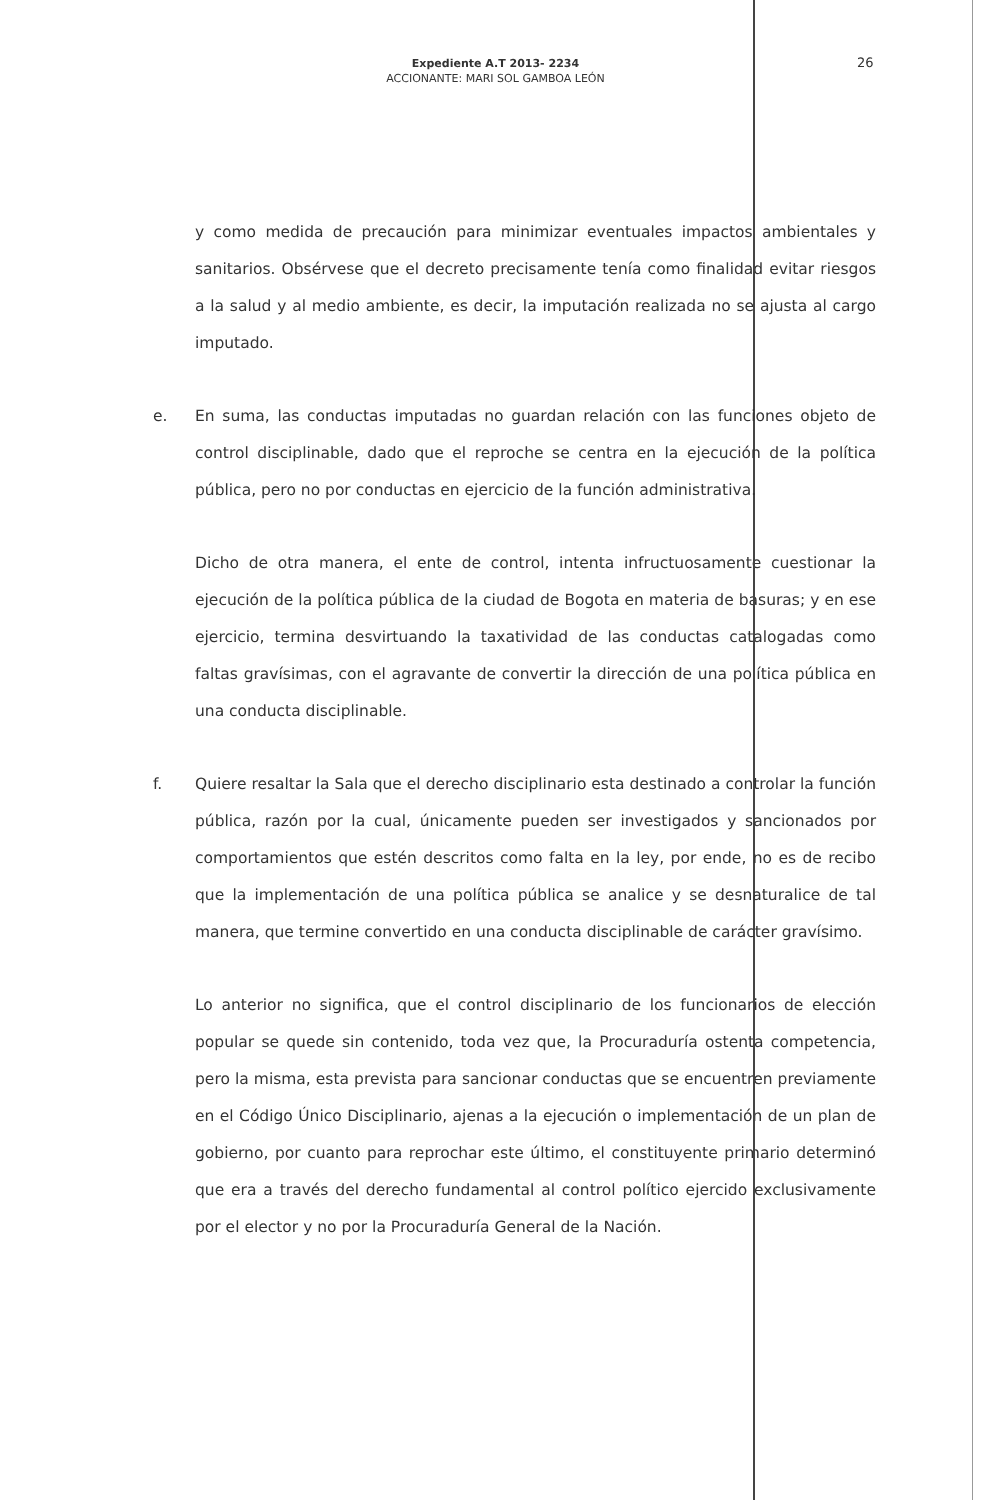Expediente A.T 2013- 2234
ACCIONANTE: MARI SOL GAMBOA LEÓN
26
y como medida de precaución para minimizar eventuales impactos ambientales y sanitarios. Obsérvese que el decreto precisamente tenía como finalidad evitar riesgos a la salud y al medio ambiente, es decir, la imputación realizada no se ajusta al cargo imputado.
e. En suma, las conductas imputadas no guardan relación con las funciones objeto de control disciplinable, dado que el reproche se centra en la ejecución de la política pública, pero no por conductas en ejercicio de la función administrativa.
Dicho de otra manera, el ente de control, intenta infructuosamente cuestionar la ejecución de la política pública de la ciudad de Bogota en materia de basuras; y en ese ejercicio, termina desvirtuando la taxatividad de las conductas catalogadas como faltas gravísimas, con el agravante de convertir la dirección de una política pública en una conducta disciplinable.
f. Quiere resaltar la Sala que el derecho disciplinario esta destinado a controlar la función pública, razón por la cual, únicamente pueden ser investigados y sancionados por comportamientos que estén descritos como falta en la ley, por ende, no es de recibo que la implementación de una política pública se analice y se desnaturalice de tal manera, que termine convertido en una conducta disciplinable de carácter gravísimo.
Lo anterior no significa, que el control disciplinario de los funcionarios de elección popular se quede sin contenido, toda vez que, la Procuraduría ostenta competencia, pero la misma, esta prevista para sancionar conductas que se encuentren previamente en el Código Único Disciplinario, ajenas a la ejecución o implementación de un plan de gobierno, por cuanto para reprochar este último, el constituyente primario determinó que era a través del derecho fundamental al control político ejercido exclusivamente por el elector y no por la Procuraduría General de la Nación.